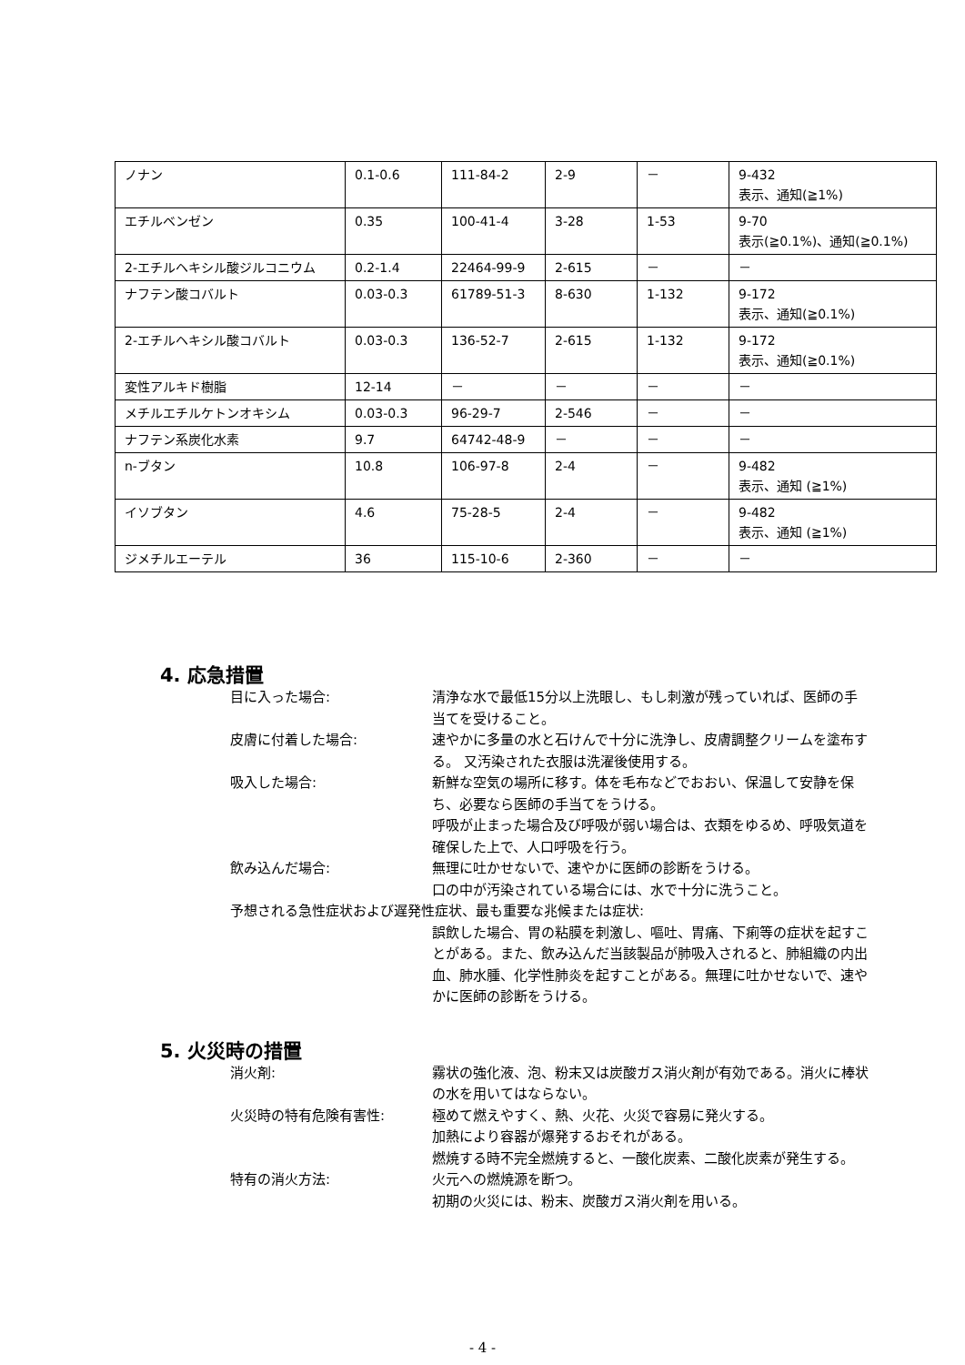| ノナン | 0.1-0.6 | 111-84-2 | 2-9 | － | 9-432 表示、通知(≧1%) |
| エチルベンゼン | 0.35 | 100-41-4 | 3-28 | 1-53 | 9-70 表示(≧0.1%)、通知(≧0.1%) |
| 2-エチルヘキシル酸ジルコニウム | 0.2-1.4 | 22464-99-9 | 2-615 | － | － |
| ナフテン酸コバルト | 0.03-0.3 | 61789-51-3 | 8-630 | 1-132 | 9-172 表示、通知(≧0.1%) |
| 2-エチルヘキシル酸コバルト | 0.03-0.3 | 136-52-7 | 2-615 | 1-132 | 9-172 表示、通知(≧0.1%) |
| 変性アルキド樹脂 | 12-14 | － | － | － | － |
| メチルエチルケトンオキシム | 0.03-0.3 | 96-29-7 | 2-546 | － | － |
| ナフテン系炭化水素 | 9.7 | 64742-48-9 | － | － | － |
| n-ブタン | 10.8 | 106-97-8 | 2-4 | － | 9-482 表示、通知 (≧1%) |
| イソブタン | 4.6 | 75-28-5 | 2-4 | － | 9-482 表示、通知 (≧1%) |
| ジメチルエーテル | 36 | 115-10-6 | 2-360 | － | － |
4. 応急措置
目に入った場合: 清浄な水で最低15分以上洗眼し、もし刺激が残っていれば、医師の手当てを受けること。
皮膚に付着した場合: 速やかに多量の水と石けんで十分に洗浄し、皮膚調整クリームを塗布する。 又汚染された衣服は洗濯後使用する。
吸入した場合: 新鮮な空気の場所に移す。体を毛布などでおおい、保温して安静を保ち、必要なら医師の手当てをうける。
呼吸が止まった場合及び呼吸が弱い場合は、衣類をゆるめ、呼吸気道を確保した上で、人口呼吸を行う。
飲み込んだ場合: 無理に吐かせないで、速やかに医師の診断をうける。
口の中が汚染されている場合には、水で十分に洗うこと。
予想される急性症状および遅発性症状、最も重要な兆候または症状:
誤飲した場合、胃の粘膜を刺激し、嘔吐、胃痛、下痢等の症状を起すことがある。また、飲み込んだ当該製品が肺吸入されると、肺組織の内出血、肺水腫、化学性肺炎を起すことがある。無理に吐かせないで、速やかに医師の診断をうける。
5. 火災時の措置
消火剤: 霧状の強化液、泡、粉末又は炭酸ガス消火剤が有効である。消火に棒状の水を用いてはならない。
火災時の特有危険有害性: 極めて燃えやすく、熱、火花、火災で容易に発火する。
加熱により容器が爆発するおそれがある。
燃焼する時不完全燃焼すると、一酸化炭素、二酸化炭素が発生する。
特有の消火方法: 火元への燃焼源を断つ。
初期の火災には、粉末、炭酸ガス消火剤を用いる。
- 4 -